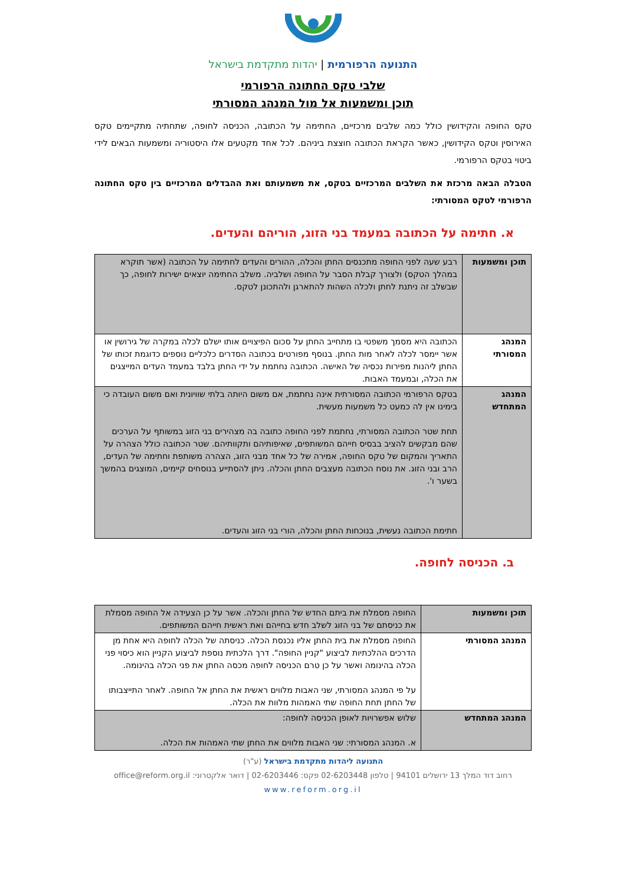התנועה הרפורמית | יהדות מתקדמת בישראל
שלבי טקס החתונה הרפורמי
תוכן ומשמעות אל מול המנהג המסורתי
טקס החופה והקידושין כולל כמה שלבים מרכזיים, החתימה על הכתובה, הכניסה לחופה, שתחתיה מתקיימים טקס האירוסין וטקס הקידושין, כאשר הקראת הכתובה חוצצת ביניהם. לכל אחד מקטעים אלו היסטוריה ומשמעות הבאים לידי ביטוי בטקס הרפורמי.
הטבלה הבאה מרכזת את השלבים המרכזיים בטקס, את משמעותם ואת ההבדלים המרכזיים בין טקס החתונה הרפורמי לטקס המסורתי:
א. חתימה על הכתובה במעמד בני הזוג, הוריהם והעדים.
| תוכן ומשמעות | רבע שעה לפני החופה מתכנסים החתן והכלה, ההורים והעדים לחתימה על הכתובה (אשר תוקרא במהלך הטקס) ולצורך קבלת הסבר על החופה ושלביה. משלב החתימה יוצאים ישירות לחופה, כך שבשלב זה ניתנת לחתן ולכלה השהות להתארגן ולהתכונן לטקס. |
| המנהג המסורתי | הכתובה היא מסמך משפטי בו מתחייב החתן על סכום הפיצויים אותו ישלם לכלה במקרה של גירושין או אשר יימסר לכלה לאחר מות החתן. בנוסף מפורטים בכתובה הסדרים כלכליים נוספים כדוגמת זכותו של החתן ליהנות מפירות נכסיה של האישה. הכתובה נחתמת על ידי החתן בלבד במעמד העדים המייצגים את הכלה, ובמעמד האבות. |
| המנהג המתחדש | בטקס הרפורמי הכתובה המסורתית אינה נחתמת, אם משום היותה בלתי שוויונית ואם משום העובדה כי בימינו אין לה כמעט כל משמעות מעשית. תחת שטר הכתובה המסורתי, נחתמת לפני החופה כתובה בה מצהירים בני הזוג במשותף על הערכים שהם מבקשים להציב בבסיס חייהם המשותפים, שאיפותיהם ותקוותיהם. שטר הכתובה כולל הצהרה על התאריך והמקום של טקס החופה, אמירה של כל אחד מבני הזוג, הצהרה משותפת וחתימה של העדים, הרב ובני הזוג. את נוסח הכתובה מעצבים החתן והכלה. ניתן להסתייע בנוסחים קיימים, המוצגים בהמשך בשער ו'. חתימת הכתובה נעשית, בנוכחות החתן והכלה, הורי בני הזוג והעדים. |
ב. הכניסה לחופה.
| תוכן ומשמעות | החופה מסמלת את ביתם החדש של החתן והכלה. אשר על כן הצעידה אל החופה מסמלת את כניסתם של בני הזוג לשלב חדש בחייהם ואת ראשית חייהם המשותפים. |
| המנהג המסורתי | החופה מסמלת את בית החתן אליו נכנסת הכלה. כניסתה של הכלה לחופה היא אחת מן הדרכים ההלכתיות לביצוע "קניין החופה". דרך הלכתית נוספת לביצוע הקניין הוא כיסוי פני הכלה בהינומה ואשר על כן טרם הכניסה לחופה מכסה החתן את פני הכלה בהינומה. על פי המנהג המסורתי, שני האבות מלווים ראשית את החתן אל החופה. לאחר התייצבותו של החתן תחת החופה שתי האמהות מלוות את הכלה. |
| המנהג המתחדש | שלוש אפשרויות לאופן הכניסה לחופה: א. המנהג המסורתי: שני האבות מלווים את החתן שתי האמהות את הכלה. |
התנועה ליהדות מתקדמת בישראל (ע"ר)
רחוב דוד המלך 13 ירושלים 94101 | טלפון 02-6203448 פקס: 02-6203446 | דואר אלקטרוני: office@reform.org.il
www.reform.org.il